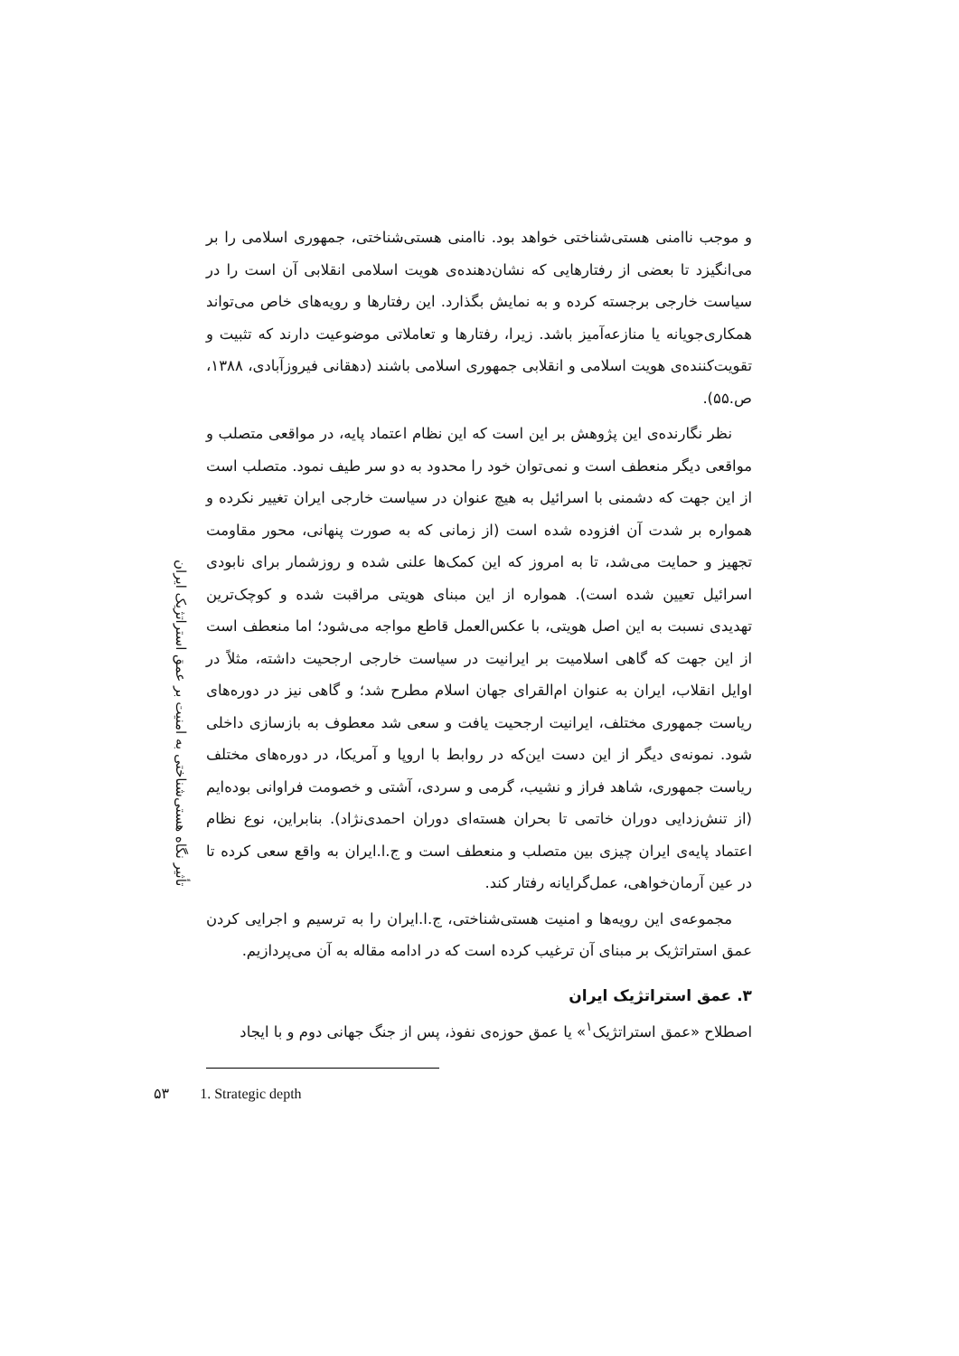و موجب ناامنی هستی‌شناختی خواهد بود. ناامنی هستی‌شناختی، جمهوری اسلامی را بر می‌انگیزد تا بعضی از رفتارهایی که نشان‌دهنده‌ی هویت اسلامی انقلابی آن است را در سیاست خارجی برجسته کرده و به نمایش بگذارد. این رفتارها و رویه‌های خاص می‌تواند همکاری‌جویانه یا منازعه‌آمیز باشد. زیرا، رفتارها و تعاملاتی موضوعیت دارند که تثبیت و تقویت‌کننده‌ی هویت اسلامی و انقلابی جمهوری اسلامی باشند (دهقانی فیروزآبادی، ۱۳۸۸، ص.۵۵).
نظر نگارنده‌ی این پژوهش بر این است که این نظام اعتماد پایه، در مواقعی متصلب و مواقعی دیگر منعطف است و نمی‌توان خود را محدود به دو سر طیف نمود. متصلب است از این جهت که دشمنی با اسرائیل به هیچ عنوان در سیاست خارجی ایران تغییر نکرده و همواره بر شدت آن افزوده شده است (از زمانی که به صورت پنهانی، محور مقاومت تجهیز و حمایت می‌شد، تا به امروز که این کمک‌ها علنی شده و روزشمار برای نابودی اسرائیل تعیین شده است). همواره از این مبنای هویتی مراقبت شده و کوچک‌ترین تهدیدی نسبت به این اصل هویتی، با عکس‌العمل قاطع مواجه می‌شود؛ اما منعطف است از این جهت که گاهی اسلامیت بر ایرانیت در سیاست خارجی ارجحیت داشته، مثلاً در اوایل انقلاب، ایران به عنوان ام‌القرای جهان اسلام مطرح شد؛ و گاهی نیز در دوره‌های ریاست جمهوری مختلف، ایرانیت ارجحیت یافت و سعی شد معطوف به بازسازی داخلی شود. نمونه‌ی دیگر از این دست این‌که در روابط با اروپا و آمریکا، در دوره‌های مختلف ریاست جمهوری، شاهد فراز و نشیب، گرمی و سردی، آشتی و خصومت فراوانی بوده‌ایم (از تنش‌زدایی دوران خاتمی تا بحران هسته‌ای دوران احمدی‌نژاد). بنابراین، نوع نظام اعتماد پایه‌ی ایران چیزی بین متصلب و منعطف است و ج.ا.ایران به واقع سعی کرده تا در عین آرمان‌خواهی، عمل‌گرایانه رفتار کند.
مجموعه‌ی این رویه‌ها و امنیت هستی‌شناختی، ج.ا.ایران را به ترسیم و اجرایی کردن عمق استراتژیک بر مبنای آن ترغیب کرده است که در ادامه مقاله به آن می‌پردازیم.
۳. عمق استراتژیک ایران
اصطلاح «عمق استراتژیک<sup>۱</sup>» یا عمق حوزه‌ی نفوذ، پس از جنگ جهانی دوم و با ایجاد
تأثیر نگاه هستی‌شناختی به امنیت بر عمق استراتژیک ایران
۵۳ 1. Strategic depth